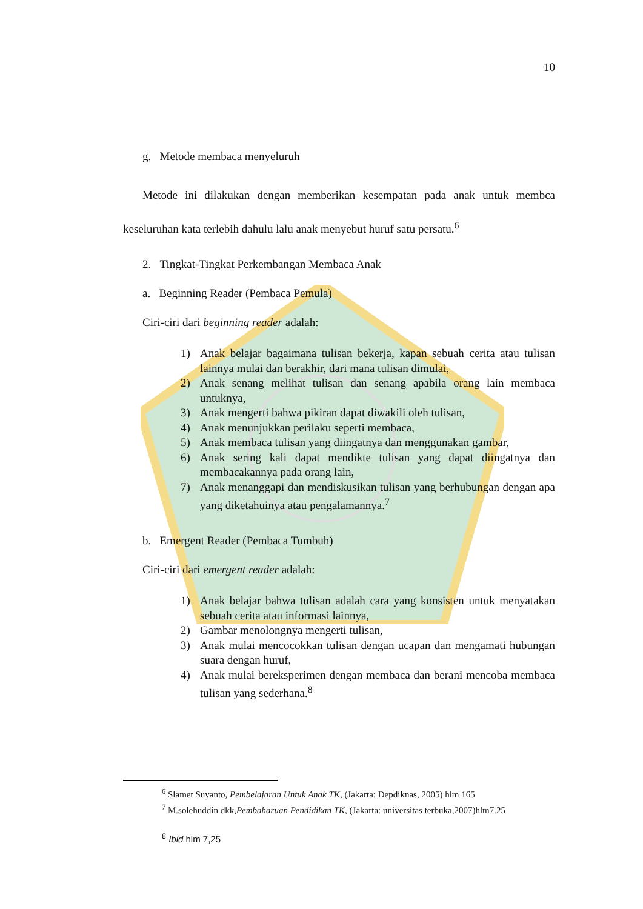10
g. Metode membaca menyeluruh
Metode ini dilakukan dengan memberikan kesempatan pada anak untuk membca keseluruhan kata terlebih dahulu lalu anak menyebut huruf satu persatu.<sup>6</sup>
2. Tingkat-Tingkat Perkembangan Membaca Anak
a. Beginning Reader (Pembaca Pemula)
Ciri-ciri dari beginning reader adalah:
1) Anak belajar bagaimana tulisan bekerja, kapan sebuah cerita atau tulisan lainnya mulai dan berakhir, dari mana tulisan dimulai,
2) Anak senang melihat tulisan dan senang apabila orang lain membaca untuknya,
3) Anak mengerti bahwa pikiran dapat diwakili oleh tulisan,
4) Anak menunjukkan perilaku seperti membaca,
5) Anak membaca tulisan yang diingatnya dan menggunakan gambar,
6) Anak sering kali dapat mendikte tulisan yang dapat diingatnya dan membacakannya pada orang lain,
7) Anak menanggapi dan mendiskusikan tulisan yang berhubungan dengan apa yang diketahuinya atau pengalamannya.<sup>7</sup>
b. Emergent Reader (Pembaca Tumbuh)
Ciri-ciri dari emergent reader adalah:
1) Anak belajar bahwa tulisan adalah cara yang konsisten untuk menyatakan sebuah cerita atau informasi lainnya,
2) Gambar menolongnya mengerti tulisan,
3) Anak mulai mencocokkan tulisan dengan ucapan dan mengamati hubungan suara dengan huruf,
4) Anak mulai bereksperimen dengan membaca dan berani mencoba membaca tulisan yang sederhana.<sup>8</sup>
<sup>6</sup> Slamet Suyanto, Pembelajaran Untuk Anak TK, (Jakarta: Depdiknas, 2005) hlm 165
<sup>7</sup> M.solehuddin dkk,Pembaharuan Pendidikan TK, (Jakarta: universitas terbuka,2007)hlm7.25
<sup>8</sup> Ibid hlm 7,25